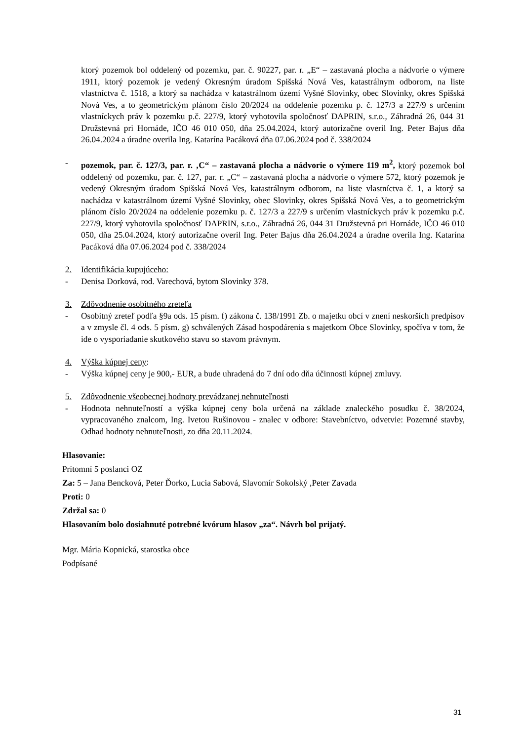ktorý pozemok bol oddelený od pozemku, par. č. 90227, par. r. „E“ – zastavaná plocha a nádvorie o výmere 1911, ktorý pozemok je vedený Okresným úradom Spišská Nová Ves, katastrálnym odborom, na liste vlastníctva č. 1518, a ktorý sa nachádza v katastrálnom území Vyšné Slovinky, obec Slovinky, okres Spišská Nová Ves, a to geometrickým plánom číslo 20/2024 na oddelenie pozemku p. č. 127/3 a 227/9 s určením vlastníckych práv k pozemku p.č. 227/9, ktorý vyhotovila spoločnosť DAPRIN, s.r.o., Záhradná 26, 044 31 Družstevná pri Hornáde, IČO 46 010 050, dňa 25.04.2024, ktorý autorizačne overil Ing. Peter Bajus dňa 26.04.2024 a úradne overila Ing. Katarína Pacáková dňa 07.06.2024 pod č. 338/2024
- pozemok, par. č. 127/3, par. r. ‚C“ – zastavaná plocha a nádvorie o výmere 119 m<sup>2</sup>, ktorý pozemok bol oddelený od pozemku, par. č. 127, par. r. „C“ – zastavaná plocha a nádvorie o výmere 572, ktorý pozemok je vedený Okresným úradom Spišská Nová Ves, katastrálnym odborom, na liste vlastníctva č. 1, a ktorý sa nachádza v katastrálnom území Vyšné Slovinky, obec Slovinky, okres Spišská Nová Ves, a to geometrickým plánom číslo 20/2024 na oddelenie pozemku p. č. 127/3 a 227/9 s určením vlastníckych práv k pozemku p.č. 227/9, ktorý vyhotovila spoločnosť DAPRIN, s.r.o., Záhradná 26, 044 31 Družstevná pri Hornáde, IČO 46 010 050, dňa 25.04.2024, ktorý autorizačne overil Ing. Peter Bajus dňa 26.04.2024 a úradne overila Ing. Katarína Pacáková dňa 07.06.2024 pod č. 338/2024
2. Identifikácia kupujúceho:
- Denisa Dorková, rod. Varechová, bytom Slovinky 378.
3. Zdôvodnenie osobitného zreteľa
- Osobitný zreteľ podľa §9a ods. 15 písm. f) zákona č. 138/1991 Zb. o majetku obcí v znení neskorších predpisov a v zmysle čl. 4 ods. 5 písm. g) schválených Zásad hospodárenia s majetkom Obce Slovinky, spočíva v tom, že ide o vysporiadanie skutkového stavu so stavom právnym.
4. Výška kúpnej ceny:
- Výška kúpnej ceny je 900,- EUR, a bude uhradená do 7 dní odo dňa účinnosti kúpnej zmluvy.
5. Zdôvodnenie všeobecnej hodnoty prevádzanej nehnuteľnosti
- Hodnota nehnuteľností a výška kúpnej ceny bola určená na základe znaleckého posudku č. 38/2024, vypracovaného znalcom, Ing. Ivetou Rušinovou - znalec v odbore: Stavebníctvo, odvetvie: Pozemné stavby, Odhad hodnoty nehnuteľnosti, zo dňa 20.11.2024.
Hlasovanie:
Prítomní 5 poslanci OZ
Za: 5 – Jana Bencková, Peter Ďorko, Lucia Sabová, Slavomír Sokolský ,Peter Zavada
Proti: 0
Zdržal sa: 0
Hlasovaním bolo dosiahnuté potrebné kvórum hlasov „za“. Návrh bol prijatý.
Mgr. Mária Kopnická, starostka obce
Podpísané
31